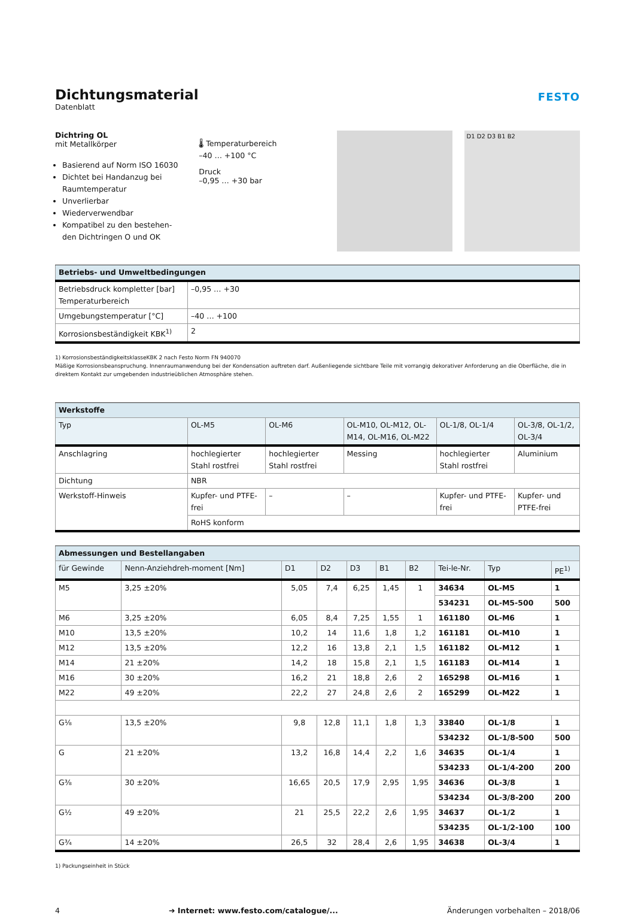Dichtungsmaterial
Datenblatt
FESTO
Dichtring OL
mit Metallkörper
Basierend auf Norm ISO 16030
Dichtet bei Handanzug bei Raumtemperatur
Unverlierbar
Wiederverwendbar
Kompatibel zu den bestehen-den Dichtringen O und OK
🌡 Temperaturbereich
–40 … +100 °C
Druck
–0,95 … +30 bar
D1 D2 D3 B1 B2
| Betriebs- und Umweltbedingungen | |
| --- | --- |
| Betriebsdruck kompletter [bar] Temperaturbereich | –0,95 … +30 |
| Umgebungstemperatur [°C] | –40 … +100 |
| Korrosionsbeständigkeit KBK<sup>1)</sup> | 2 |
1) KorrosionsbeständigkeitsklasseKBK 2 nach Festo Norm FN 940070
Mäßige Korrosionsbeanspruchung. Innenraumanwendung bei der Kondensation auftreten darf. Außenliegende sichtbare Teile mit vorrangig dekorativer Anforderung an die Oberfläche, die in direktem Kontakt zur umgebenden industrieüblichen Atmosphäre stehen.
| Werkstoffe | | | | | |
| --- | --- | --- | --- | --- | --- |
| Typ | OL-M5 | OL-M6 | OL-M10, OL-M12, OL-M14, OL-M16, OL-M22 | OL-1/8, OL-1/4 | OL-3/8, OL-1/2, OL-3/4 |
| Anschlagring | hochlegierter Stahl rostfrei | hochlegierter Stahl rostfrei | Messing | hochlegierter Stahl rostfrei | Aluminium |
| Dichtung | NBR | | | | |
| Werkstoff-Hinweis | Kupfer- und PTFE-frei | – | – | Kupfer- und PTFE-frei | Kupfer- und PTFE-frei |
| | RoHS konform | | | | |
| Abmessungen und Bestellangaben | | | | | | | | | |
| --- | --- | --- | --- | --- | --- | --- | --- | --- | --- |
| für Gewinde | Nenn-Anziehdreh-moment [Nm] | D1 | D2 | D3 | B1 | B2 | Tei-le-Nr. | Typ | PE<sup>1)</sup> |
| M5 | 3,25 ±20% | 5,05 | 7,4 | 6,25 | 1,45 | 1 | 34634 | OL-M5 | 1 |
| | | | | | | | 534231 | OL-M5-500 | 500 |
| M6 | 3,25 ±20% | 6,05 | 8,4 | 7,25 | 1,55 | 1 | 161180 | OL-M6 | 1 |
| M10 | 13,5 ±20% | 10,2 | 14 | 11,6 | 1,8 | 1,2 | 161181 | OL-M10 | 1 |
| M12 | 13,5 ±20% | 12,2 | 16 | 13,8 | 2,1 | 1,5 | 161182 | OL-M12 | 1 |
| M14 | 21 ±20% | 14,2 | 18 | 15,8 | 2,1 | 1,5 | 161183 | OL-M14 | 1 |
| M16 | 30 ±20% | 16,2 | 21 | 18,8 | 2,6 | 2 | 165298 | OL-M16 | 1 |
| M22 | 49 ±20% | 22,2 | 27 | 24,8 | 2,6 | 2 | 165299 | OL-M22 | 1 |
| G⅛ | 13,5 ±20% | 9,8 | 12,8 | 11,1 | 1,8 | 1,3 | 33840 | OL-1/8 | 1 |
| | | | | | | | 534232 | OL-1/8-500 | 500 |
| G | 21 ±20% | 13,2 | 16,8 | 14,4 | 2,2 | 1,6 | 34635 | OL-1/4 | 1 |
| | | | | | | | 534233 | OL-1/4-200 | 200 |
| G⅜ | 30 ±20% | 16,65 | 20,5 | 17,9 | 2,95 | 1,95 | 34636 | OL-3/8 | 1 |
| | | | | | | | 534234 | OL-3/8-200 | 200 |
| G½ | 49 ±20% | 21 | 25,5 | 22,2 | 2,6 | 1,95 | 34637 | OL-1/2 | 1 |
| | | | | | | | 534235 | OL-1/2-100 | 100 |
| G¾ | 14 ±20% | 26,5 | 32 | 28,4 | 2,6 | 1,95 | 34638 | OL-3/4 | 1 |
1) Packungseinheit in Stück
4 ➔ Internet: www.festo.com/catalogue/... Änderungen vorbehalten – 2018/06